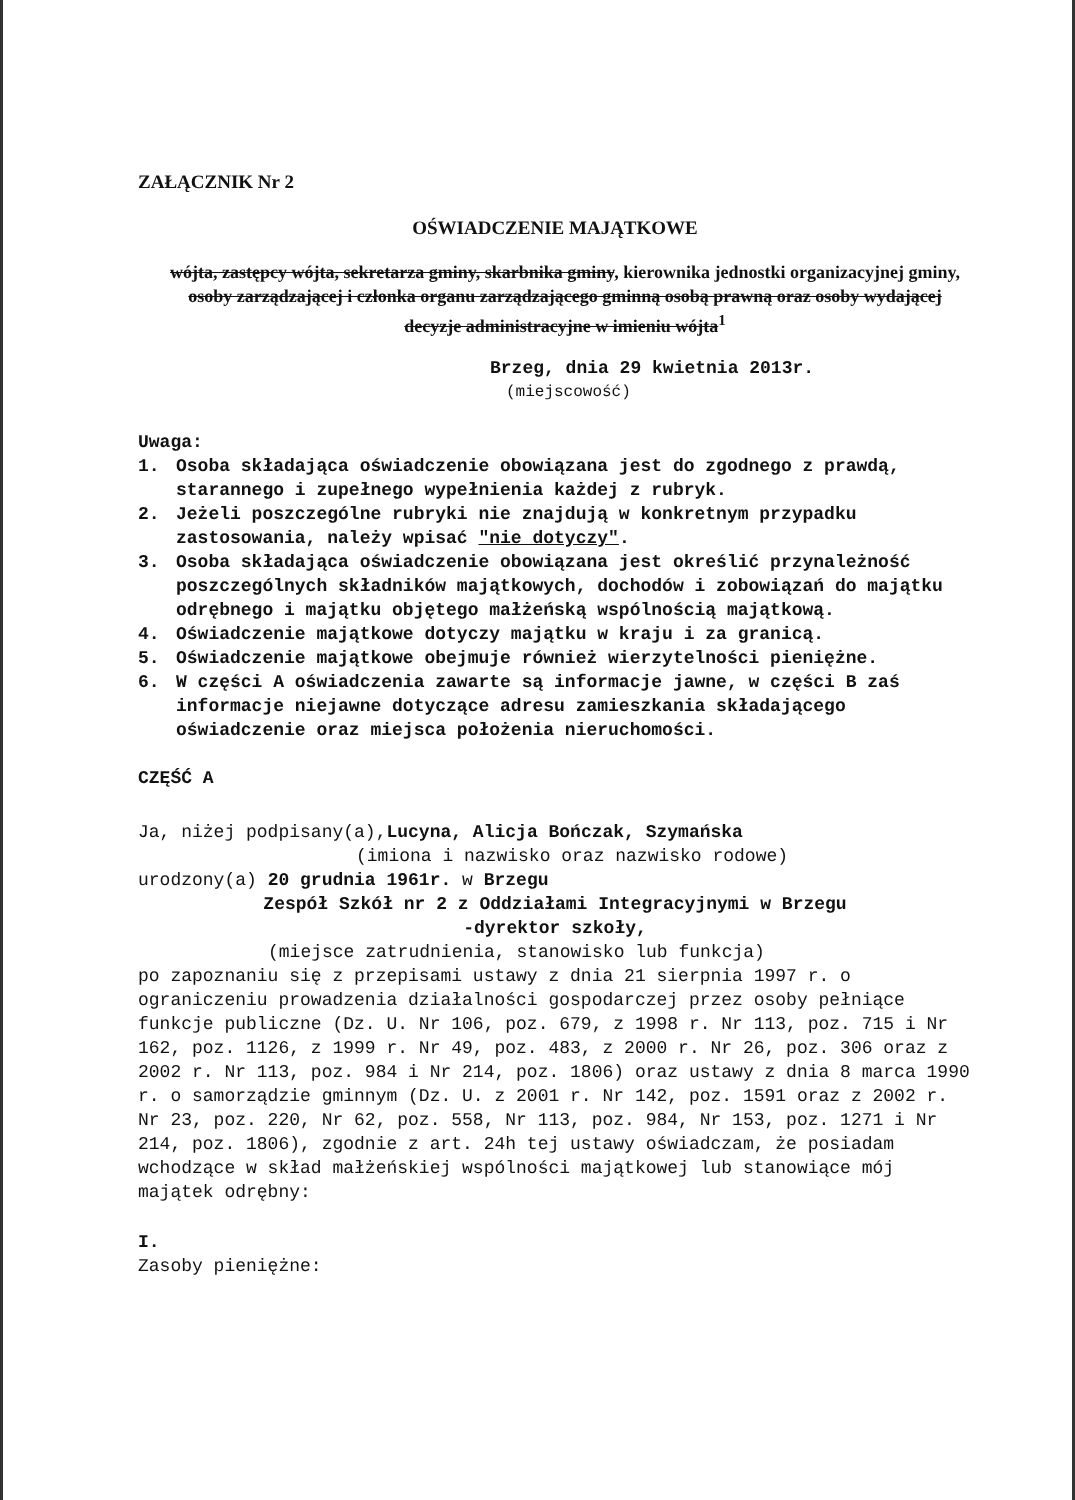ZAŁĄCZNIK Nr 2
OŚWIADCZENIE MAJĄTKOWE
wójta, zastępcy wójta, sekretarza gminy, skarbnika gminy, kierownika jednostki organizacyjnej gminy, osoby zarządzającej i członka organu zarządzającego gminną osobą prawną oraz osoby wydającej decyzje administracyjne w imieniu wójta<sup>1</sup>
Brzeg, dnia 29 kwietnia 2013r.
(miejscowość)
Uwaga:
1. Osoba składająca oświadczenie obowiązana jest do zgodnego z prawdą, starannego i zupełnego wypełnienia każdej z rubryk.
2. Jeżeli poszczególne rubryki nie znajdują w konkretnym przypadku zastosowania, należy wpisać "nie dotyczy".
3. Osoba składająca oświadczenie obowiązana jest określić przynależność poszczególnych składników majątkowych, dochodów i zobowiązań do majątku odrębnego i majątku objętego małżeńską wspólnością majątkową.
4. Oświadczenie majątkowe dotyczy majątku w kraju i za granicą.
5. Oświadczenie majątkowe obejmuje również wierzytelności pieniężne.
6. W części A oświadczenia zawarte są informacje jawne, w części B zaś informacje niejawne dotyczące adresu zamieszkania składającego oświadczenie oraz miejsca położenia nieruchomości.
CZĘŚĆ A
Ja, niżej podpisany(a),Lucyna, Alicja Bończak, Szymańska
(imiona i nazwisko oraz nazwisko rodowe)
urodzony(a) 20 grudnia 1961r. w Brzegu
Zespół Szkół nr 2 z Oddziałami Integracyjnymi w Brzegu
-dyrektor szkoły,
(miejsce zatrudnienia, stanowisko lub funkcja)
po zapoznaniu się z przepisami ustawy z dnia 21 sierpnia 1997 r. o ograniczeniu prowadzenia działalności gospodarczej przez osoby pełniące funkcje publiczne (Dz. U. Nr 106, poz. 679, z 1998 r. Nr 113, poz. 715 i Nr 162, poz. 1126, z 1999 r. Nr 49, poz. 483, z 2000 r. Nr 26, poz. 306 oraz z 2002 r. Nr 113, poz. 984 i Nr 214, poz. 1806) oraz ustawy z dnia 8 marca 1990 r. o samorządzie gminnym (Dz. U. z 2001 r. Nr 142, poz. 1591 oraz z 2002 r. Nr 23, poz. 220, Nr 62, poz. 558, Nr 113, poz. 984, Nr 153, poz. 1271 i Nr 214, poz. 1806), zgodnie z art. 24h tej ustawy oświadczam, że posiadam wchodzące w skład małżeńskiej wspólności majątkowej lub stanowiące mój majątek odrębny:
I.
Zasoby pieniężne: